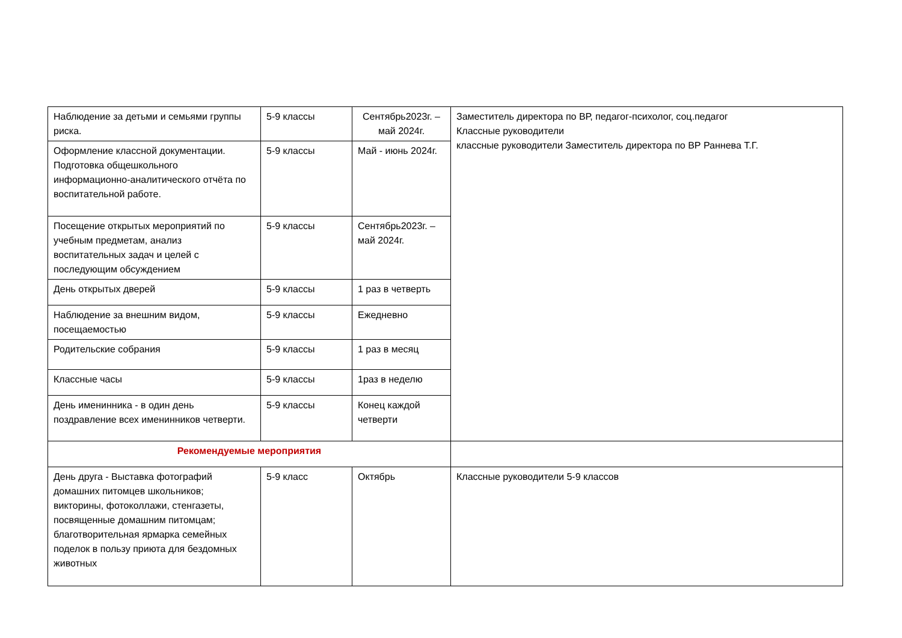| Наблюдение за детьми и семьями группы риска. | 5-9 классы | Сентябрь2023г. – май 2024г. | Заместитель директора по ВР, педагог-психолог, соц.педагог Классные руководители классные руководители Заместитель директора по ВР Раннева Т.Г. |
| Оформление классной документации. Подготовка общешкольного информационно-аналитического отчёта по воспитательной работе. | 5-9 классы | Май - июнь 2024г. | |
| Посещение открытых мероприятий по учебным предметам, анализ воспитательных задач и целей с последующим обсуждением | 5-9 классы | Сентябрь2023г. – май 2024г. | |
| День открытых дверей | 5-9 классы | 1 раз в четверть | |
| Наблюдение за внешним видом, посещаемостью | 5-9 классы | Ежедневно | |
| Родительские собрания | 5-9 классы | 1 раз в месяц | |
| Классные часы | 5-9 классы | 1раз в неделю | |
| День именинника - в один день поздравление всех именинников четверти. | 5-9 классы | Конец каждой четверти | |
| Рекомендуемые мероприятия | | | |
| День друга - Выставка фотографий домашних питомцев школьников; викторины, фотоколлажи, стенгазеты, посвященные домашним питомцам; благотворительная ярмарка семейных поделок в пользу приюта для бездомных животных | 5-9 класс | Октябрь | Классные руководители 5-9 классов |